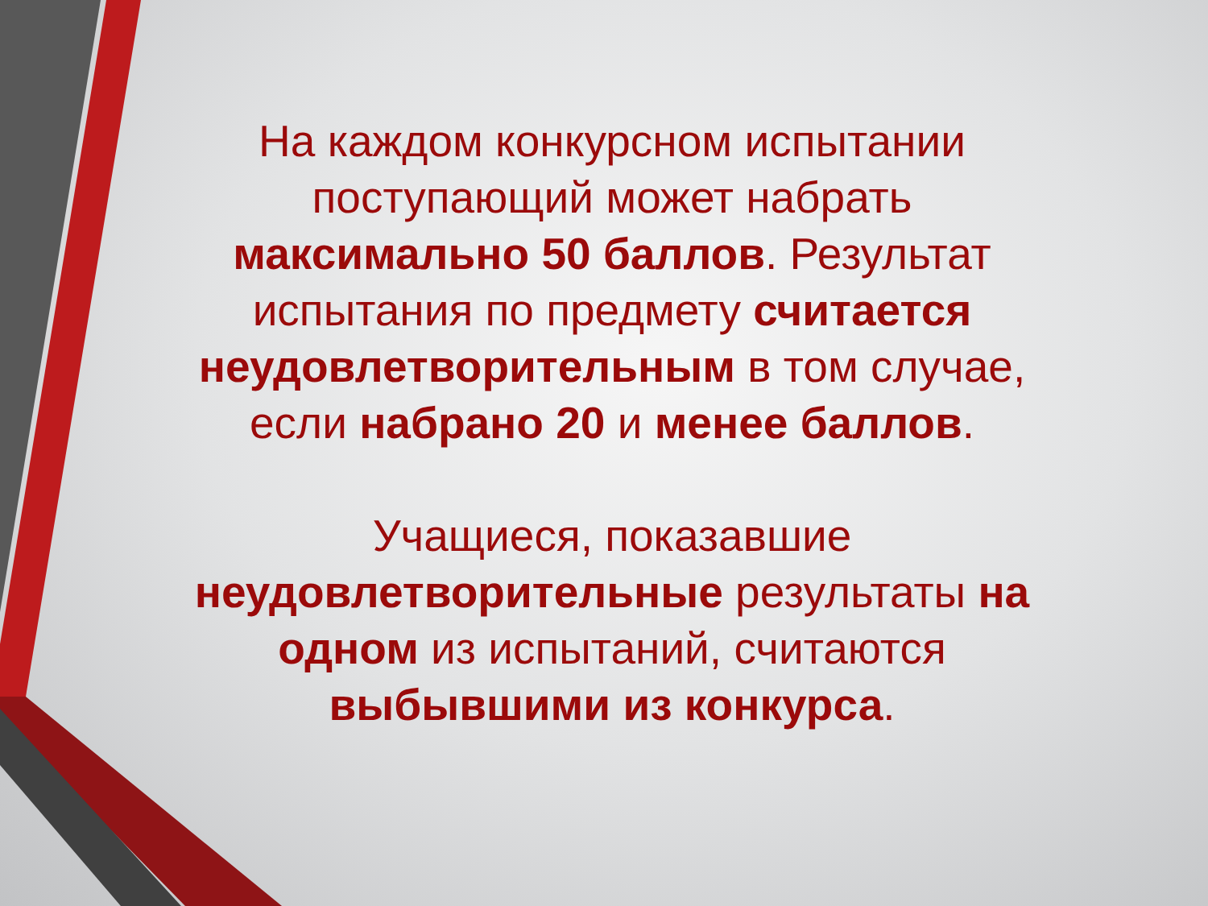На каждом конкурсном испытании поступающий может набрать максимально 50 баллов. Результат испытания по предмету считается неудовлетворительным в том случае, если набрано 20 и менее баллов.
Учащиеся, показавшие неудовлетворительные результаты на одном из испытаний, считаются выбывшими из конкурса.